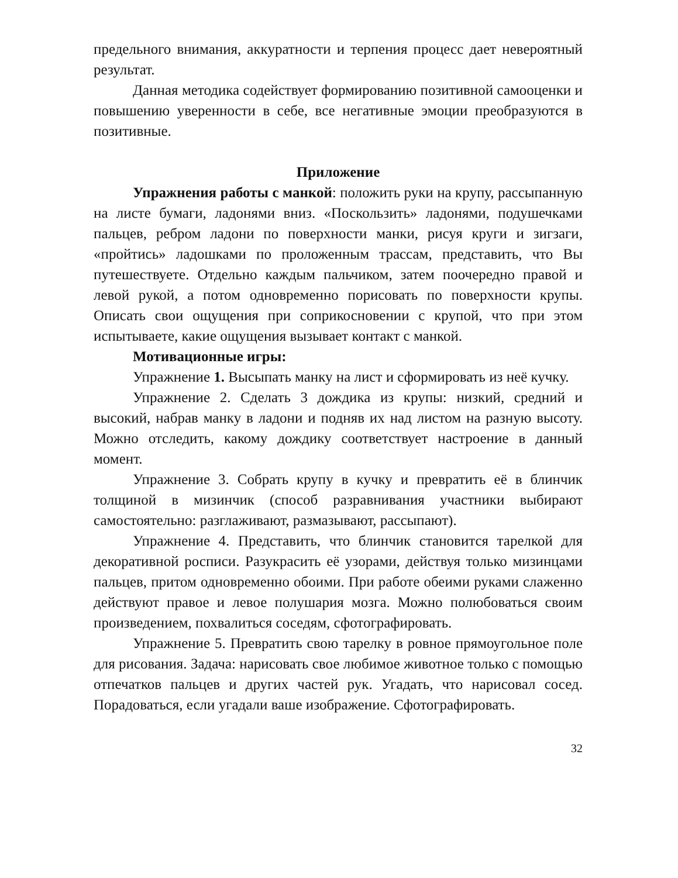предельного внимания, аккуратности и терпения процесс дает невероятный результат.
Данная методика содействует формированию позитивной самооценки и повышению уверенности в себе, все негативные эмоции преобразуются в позитивные.
Приложение
Упражнения работы с манкой: положить руки на крупу, рассыпанную на листе бумаги, ладонями вниз. «Поскользить» ладонями, подушечками пальцев, ребром ладони по поверхности манки, рисуя круги и зигзаги, «пройтись» ладошками по проложенным трассам, представить, что Вы путешествуете. Отдельно каждым пальчиком, затем поочередно правой и левой рукой, а потом одновременно порисовать по поверхности крупы. Описать свои ощущения при соприкосновении с крупой, что при этом испытываете, какие ощущения вызывает контакт с манкой.
Мотивационные игры:
Упражнение 1. Высыпать манку на лист и сформировать из неё кучку.
Упражнение 2. Сделать 3 дождика из крупы: низкий, средний и высокий, набрав манку в ладони и подняв их над листом на разную высоту. Можно отследить, какому дождику соответствует настроение в данный момент.
Упражнение 3. Собрать крупу в кучку и превратить её в блинчик толщиной в мизинчик (способ разравнивания участники выбирают самостоятельно: разглаживают, размазывают, рассыпают).
Упражнение 4. Представить, что блинчик становится тарелкой для декоративной росписи. Разукрасить её узорами, действуя только мизинцами пальцев, притом одновременно обоими. При работе обеими руками слаженно действуют правое и левое полушария мозга. Можно полюбоваться своим произведением, похвалиться соседям, сфотографировать.
Упражнение 5. Превратить свою тарелку в ровное прямоугольное поле для рисования. Задача: нарисовать свое любимое животное только с помощью отпечатков пальцев и других частей рук. Угадать, что нарисовал сосед. Порадоваться, если угадали ваше изображение. Сфотографировать.
32